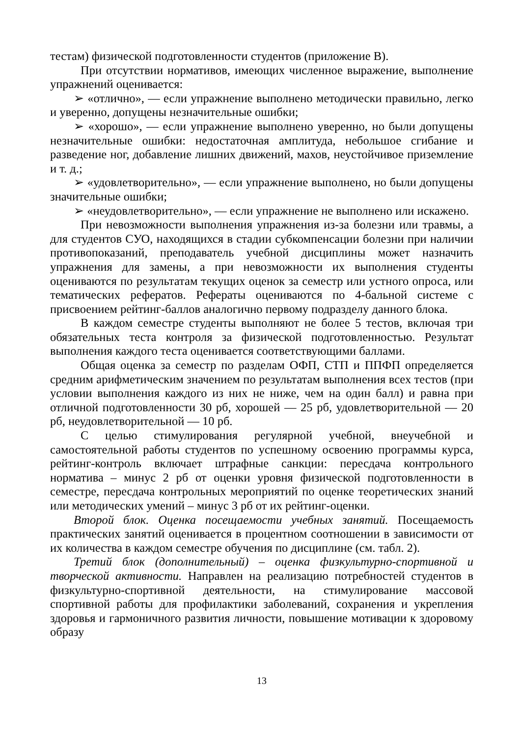тестам) физической подготовленности студентов (приложение В).
При отсутствии нормативов, имеющих численное выражение, выполнение упражнений оценивается:
➢ «отлично», — если упражнение выполнено методически правильно, легко и уверенно, допущены незначительные ошибки;
➢ «хорошо», — если упражнение выполнено уверенно, но были допущены незначительные ошибки: недостаточная амплитуда, небольшое сгибание и разведение ног, добавление лишних движений, махов, неустойчивое приземление и т. д.;
➢ «удовлетворительно», — если упражнение выполнено, но были допущены значительные ошибки;
➢ «неудовлетворительно», — если упражнение не выполнено или искажено.
При невозможности выполнения упражнения из-за болезни или травмы, а для студентов СУО, находящихся в стадии субкомпенсации болезни при наличии противопоказаний, преподаватель учебной дисциплины может назначить упражнения для замены, а при невозможности их выполнения студенты оцениваются по результатам текущих оценок за семестр или устного опроса, или тематических рефератов. Рефераты оцениваются по 4-бальной системе с присвоением рейтинг-баллов аналогично первому подразделу данного блока.
В каждом семестре студенты выполняют не более 5 тестов, включая три обязательных теста контроля за физической подготовленностью. Результат выполнения каждого теста оценивается соответствующими баллами.
Общая оценка за семестр по разделам ОФП, СТП и ППФП определяется средним арифметическим значением по результатам выполнения всех тестов (при условии выполнения каждого из них не ниже, чем на один балл) и равна при отличной подготовленности 30 рб, хорошей — 25 рб, удовлетворительной — 20 рб, неудовлетворительной — 10 рб.
С целью стимулирования регулярной учебной, внеучебной и самостоятельной работы студентов по успешному освоению программы курса, рейтинг-контроль включает штрафные санкции: пересдача контрольного норматива – минус 2 рб от оценки уровня физической подготовленности в семестре, пересдача контрольных мероприятий по оценке теоретических знаний или методических умений – минус 3 рб от их рейтинг-оценки.
Второй блок. Оценка посещаемости учебных занятий. Посещаемость практических занятий оценивается в процентном соотношении в зависимости от их количества в каждом семестре обучения по дисциплине (см. табл. 2).
Третий блок (дополнительный) – оценка физкультурно-спортивной и творческой активности. Направлен на реализацию потребностей студентов в физкультурно-спортивной деятельности, на стимулирование массовой спортивной работы для профилактики заболеваний, сохранения и укрепления здоровья и гармоничного развития личности, повышение мотивации к здоровому образу
13